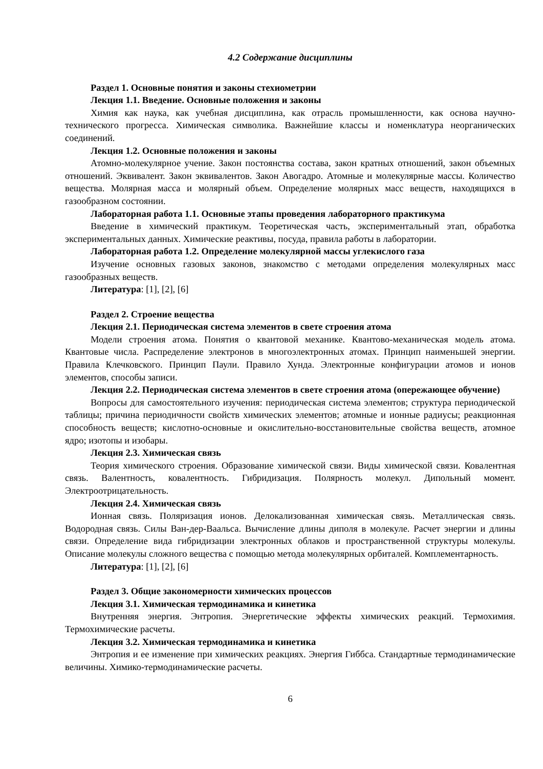4.2 Содержание дисциплины
Раздел 1. Основные понятия и законы стехиометрии
Лекция 1.1. Введение. Основные положения и законы
Химия как наука, как учебная дисциплина, как отрасль промышленности, как основа научно-технического прогресса. Химическая символика. Важнейшие классы и номенклатура неорганических соединений.
Лекция 1.2. Основные положения и законы
Атомно-молекулярное учение. Закон постоянства состава, закон кратных отношений, закон объемных отношений. Эквивалент. Закон эквивалентов. Закон Авогадро. Атомные и молекулярные массы. Количество вещества. Молярная масса и молярный объем. Определение молярных масс веществ, находящихся в газообразном состоянии.
Лабораторная работа 1.1. Основные этапы проведения лабораторного практикума
Введение в химический практикум. Теоретическая часть, экспериментальный этап, обработка экспериментальных данных. Химические реактивы, посуда, правила работы в лаборатории.
Лабораторная работа 1.2. Определение молекулярной массы углекислого газа
Изучение основных газовых законов, знакомство с методами определения молекулярных масс газообразных веществ.
Литература: [1], [2], [6]
Раздел 2. Строение вещества
Лекция 2.1. Периодическая система элементов в свете строения атома
Модели строения атома. Понятия о квантовой механике. Квантово-механическая модель атома. Квантовые числа. Распределение электронов в многоэлектронных атомах. Принцип наименьшей энергии. Правила Клечковского. Принцип Паули. Правило Хунда. Электронные конфигурации атомов и ионов элементов, способы записи.
Лекция 2.2. Периодическая система элементов в свете строения атома (опережающее обучение)
Вопросы для самостоятельного изучения: периодическая система элементов; структура периодической таблицы; причина периодичности свойств химических элементов; атомные и ионные радиусы; реакционная способность веществ; кислотно-основные и окислительно-восстановительные свойства веществ, атомное ядро; изотопы и изобары.
Лекция 2.3. Химическая связь
Теория химического строения. Образование химической связи. Виды химической связи. Ковалентная связь. Валентность, ковалентность. Гибридизация. Полярность молекул. Дипольный момент. Электроотрицательность.
Лекция 2.4. Химическая связь
Ионная связь. Поляризация ионов. Делокализованная химическая связь. Металлическая связь. Водородная связь. Силы Ван-дер-Ваальса. Вычисление длины диполя в молекуле. Расчет энергии и длины связи. Определение вида гибридизации электронных облаков и пространственной структуры молекулы. Описание молекулы сложного вещества с помощью метода молекулярных орбиталей. Комплементарность.
Литература: [1], [2], [6]
Раздел 3. Общие закономерности химических процессов
Лекция 3.1. Химическая термодинамика и кинетика
Внутренняя энергия. Энтропия. Энергетические эффекты химических реакций. Термохимия. Термохимические расчеты.
Лекция 3.2. Химическая термодинамика и кинетика
Энтропия и ее изменение при химических реакциях. Энергия Гиббса. Стандартные термодинамические величины. Химико-термодинамические расчеты.
6